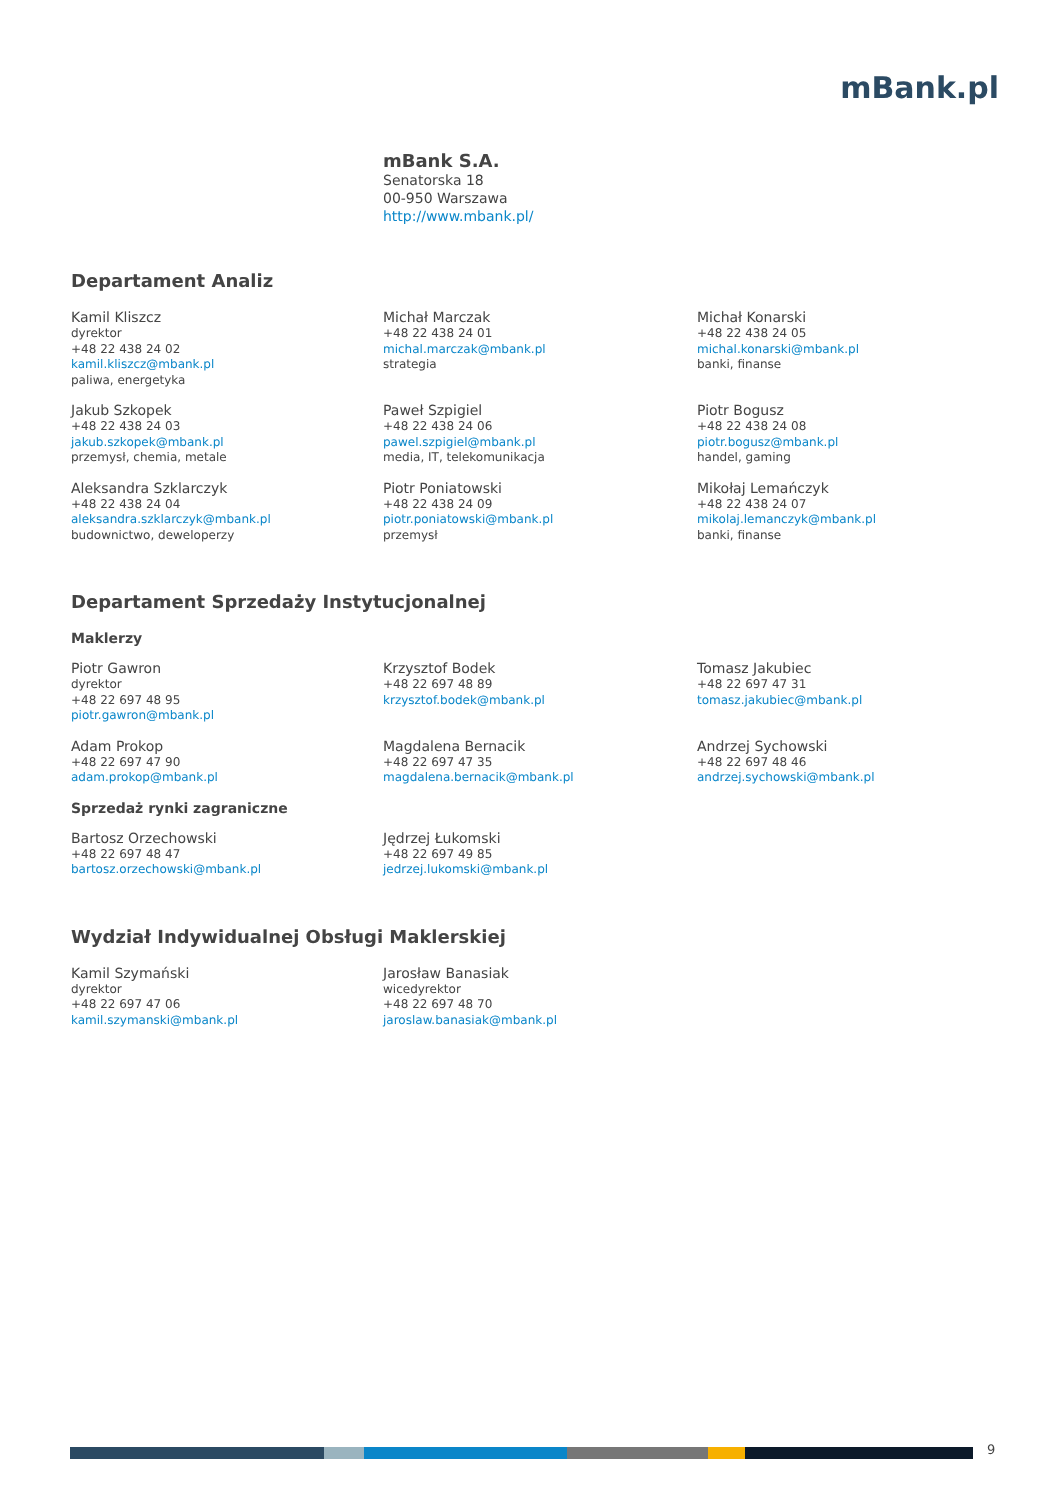mBank.pl
mBank S.A.
Senatorska 18
00-950 Warszawa
http://www.mbank.pl/
Departament Analiz
Kamil Kliszcz
dyrektor
+48 22 438 24 02
kamil.kliszcz@mbank.pl
paliwa, energetyka
Michał Marczak
+48 22 438 24 01
michal.marczak@mbank.pl
strategia
Michał Konarski
+48 22 438 24 05
michal.konarski@mbank.pl
banki, finanse
Jakub Szkopek
+48 22 438 24 03
jakub.szkopek@mbank.pl
przemysł, chemia, metale
Paweł Szpigiel
+48 22 438 24 06
pawel.szpigiel@mbank.pl
media, IT, telekomunikacja
Piotr Bogusz
+48 22 438 24 08
piotr.bogusz@mbank.pl
handel, gaming
Aleksandra Szklarczyk
+48 22 438 24 04
aleksandra.szklarczyk@mbank.pl
budownictwo, deweloperzy
Piotr Poniatowski
+48 22 438 24 09
piotr.poniatowski@mbank.pl
przemysł
Mikołaj Lemańczyk
+48 22 438 24 07
mikolaj.lemanczyk@mbank.pl
banki, finanse
Departament Sprzedaży Instytucjonalnej
Maklerzy
Piotr Gawron
dyrektor
+48 22 697 48 95
piotr.gawron@mbank.pl
Krzysztof Bodek
+48 22 697 48 89
krzysztof.bodek@mbank.pl
Tomasz Jakubiec
+48 22 697 47 31
tomasz.jakubiec@mbank.pl
Adam Prokop
+48 22 697 47 90
adam.prokop@mbank.pl
Magdalena Bernacik
+48 22 697 47 35
magdalena.bernacik@mbank.pl
Andrzej Sychowski
+48 22 697 48 46
andrzej.sychowski@mbank.pl
Sprzedaż rynki zagraniczne
Bartosz Orzechowski
+48 22 697 48 47
bartosz.orzechowski@mbank.pl
Jędrzej Łukomski
+48 22 697 49 85
jedrzej.lukomski@mbank.pl
Wydział Indywidualnej Obsługi Maklerskiej
Kamil Szymański
dyrektor
+48 22 697 47 06
kamil.szymanski@mbank.pl
Jarosław Banasiak
wicedyrektor
+48 22 697 48 70
jaroslaw.banasiak@mbank.pl
9